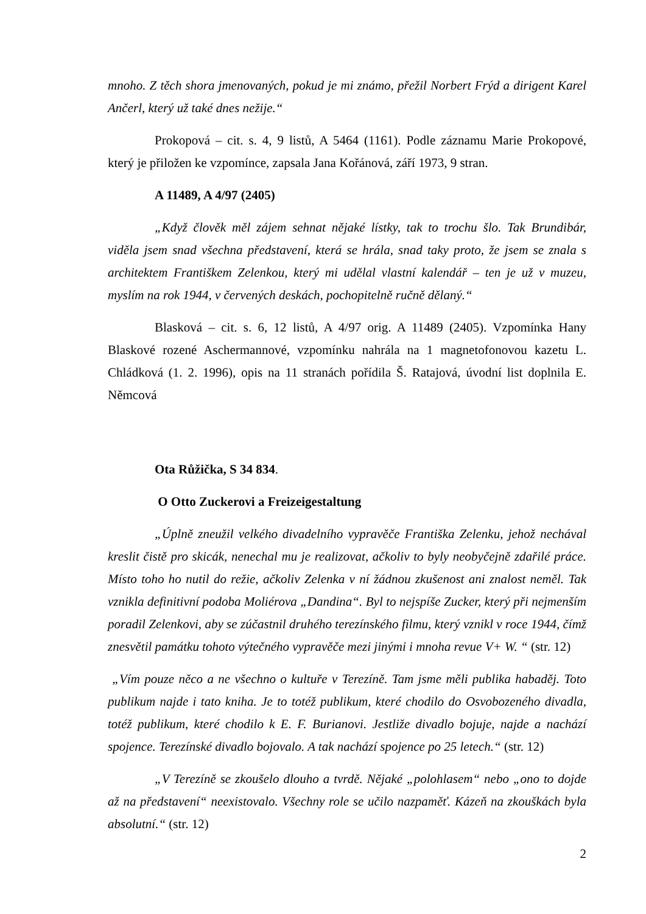mnoho. Z těch shora jmenovaných, pokud je mi známo, přežil Norbert Frýd a dirigent Karel Ančerl, který už také dnes nežije.“
Prokopová – cit. s. 4, 9 listů, A 5464 (1161). Podle záznamu Marie Prokopové, který je přiložen ke vzpomínce, zapsala Jana Kořánová, září 1973, 9 stran.
A 11489, A 4/97 (2405)
„Když člověk měl zájem sehnat nějaké lístky, tak to trochu šlo. Tak Brundibár, viděla jsem snad všechna představení, která se hrála, snad taky proto, že jsem se znala s architektem Františkem Zelenkou, který mi udělal vlastní kalendář – ten je už v muzeu, myslím na rok 1944, v červených deskách, pochopitelně ručně dělaný.“
Blasková – cit. s. 6, 12 listů, A 4/97 orig. A 11489 (2405). Vzpomínka Hany Blaskové rozené Aschermannové, vzpomínku nahrála na 1 magnetofonovou kazetu L. Chládková (1. 2. 1996), opis na 11 stranách pořídila Š. Ratajová, úvodní list doplnila E. Němcová
Ota Růžička, S 34 834.
O Otto Zuckerovi a Freizeigestaltung
„Úplně zneužil velkého divadelního vypravěče Františka Zelenku, jehož nechával kreslit čistě pro skicák, nenechal mu je realizovat, ačkoliv to byly neobyčejně zdařilé práce. Místo toho ho nutil do režie, ačkoliv Zelenka v ní žádnou zkušenost ani znalost neměl. Tak vznikla definitivní podoba Moliérova „Dandina“. Byl to nejspíše Zucker, který při nejmenším poradil Zelenkovi, aby se zúčastnil druhého terezínského filmu, který vznikl v roce 1944, čímž znesvětil památku tohoto výtečného vypravěče mezi jinými i mnoha revue V+ W. “ (str. 12)
„Vím pouze něco a ne všechno o kultuře v Terezíně. Tam jsme měli publika habaděj. Toto publikum najde i tato kniha. Je to totéž publikum, které chodilo do Osvobozeného divadla, totéž publikum, které chodilo k E. F. Burianovi. Jestliže divadlo bojuje, najde a nachází spojence. Terezínské divadlo bojovalo. A tak nachází spojence po 25 letech.“ (str. 12)
„V Terezíně se zkoušelo dlouho a tvrdě. Nějaké „polohlasem“ nebo „ono to dojde až na představení“ neexistovalo. Všechny role se učilo nazpaměť. Kázeň na zkouškách byla absolutní.“ (str. 12)
2